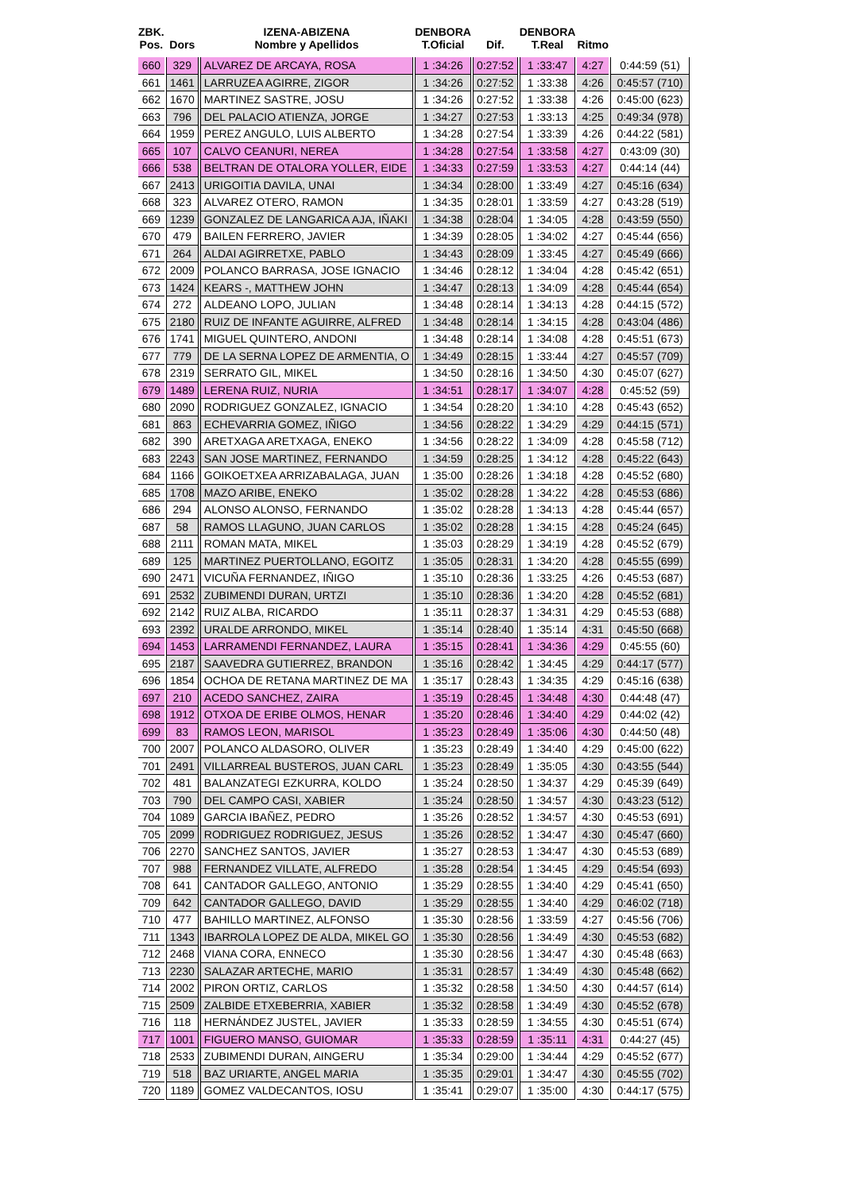| ZBK. Pos. | Dors | IZENA-ABIZENA Nombre y Apellidos | DENBORA T.Oficial | Dif. | DENBORA T.Real | Ritmo | |
| --- | --- | --- | --- | --- | --- | --- | --- |
| 660 | 329 | ALVAREZ DE ARCAYA, ROSA | 1 :34:26 | 0:27:52 | 1 :33:47 | 4:27 | 0:44:59 (51) |
| 661 | 1461 | LARRUZEA AGIRRE, ZIGOR | 1 :34:26 | 0:27:52 | 1 :33:38 | 4:26 | 0:45:57 (710) |
| 662 | 1670 | MARTINEZ SASTRE, JOSU | 1 :34:26 | 0:27:52 | 1 :33:38 | 4:26 | 0:45:00 (623) |
| 663 | 796 | DEL PALACIO ATIENZA, JORGE | 1 :34:27 | 0:27:53 | 1 :33:13 | 4:25 | 0:49:34 (978) |
| 664 | 1959 | PEREZ ANGULO, LUIS ALBERTO | 1 :34:28 | 0:27:54 | 1 :33:39 | 4:26 | 0:44:22 (581) |
| 665 | 107 | CALVO CEANURI, NEREA | 1 :34:28 | 0:27:54 | 1 :33:58 | 4:27 | 0:43:09 (30) |
| 666 | 538 | BELTRAN DE OTALORA YOLLER, EIDE | 1 :34:33 | 0:27:59 | 1 :33:53 | 4:27 | 0:44:14 (44) |
| 667 | 2413 | URIGOITIA DAVILA, UNAI | 1 :34:34 | 0:28:00 | 1 :33:49 | 4:27 | 0:45:16 (634) |
| 668 | 323 | ALVAREZ OTERO, RAMON | 1 :34:35 | 0:28:01 | 1 :33:59 | 4:27 | 0:43:28 (519) |
| 669 | 1239 | GONZALEZ DE LANGARICA AJA, IÑAKI | 1 :34:38 | 0:28:04 | 1 :34:05 | 4:28 | 0:43:59 (550) |
| 670 | 479 | BAILEN FERRERO, JAVIER | 1 :34:39 | 0:28:05 | 1 :34:02 | 4:27 | 0:45:44 (656) |
| 671 | 264 | ALDAI AGIRRETXE, PABLO | 1 :34:43 | 0:28:09 | 1 :33:45 | 4:27 | 0:45:49 (666) |
| 672 | 2009 | POLANCO BARRASA, JOSE IGNACIO | 1 :34:46 | 0:28:12 | 1 :34:04 | 4:28 | 0:45:42 (651) |
| 673 | 1424 | KEARS -, MATTHEW JOHN | 1 :34:47 | 0:28:13 | 1 :34:09 | 4:28 | 0:45:44 (654) |
| 674 | 272 | ALDEANO LOPO, JULIAN | 1 :34:48 | 0:28:14 | 1 :34:13 | 4:28 | 0:44:15 (572) |
| 675 | 2180 | RUIZ DE INFANTE AGUIRRE, ALFRED | 1 :34:48 | 0:28:14 | 1 :34:15 | 4:28 | 0:43:04 (486) |
| 676 | 1741 | MIGUEL QUINTERO, ANDONI | 1 :34:48 | 0:28:14 | 1 :34:08 | 4:28 | 0:45:51 (673) |
| 677 | 779 | DE LA SERNA LOPEZ DE ARMENTIA, O | 1 :34:49 | 0:28:15 | 1 :33:44 | 4:27 | 0:45:57 (709) |
| 678 | 2319 | SERRATO GIL, MIKEL | 1 :34:50 | 0:28:16 | 1 :34:50 | 4:30 | 0:45:07 (627) |
| 679 | 1489 | LERENA RUIZ, NURIA | 1 :34:51 | 0:28:17 | 1 :34:07 | 4:28 | 0:45:52 (59) |
| 680 | 2090 | RODRIGUEZ GONZALEZ, IGNACIO | 1 :34:54 | 0:28:20 | 1 :34:10 | 4:28 | 0:45:43 (652) |
| 681 | 863 | ECHEVARRIA GOMEZ, IÑIGO | 1 :34:56 | 0:28:22 | 1 :34:29 | 4:29 | 0:44:15 (571) |
| 682 | 390 | ARETXAGA ARETXAGA, ENEKO | 1 :34:56 | 0:28:22 | 1 :34:09 | 4:28 | 0:45:58 (712) |
| 683 | 2243 | SAN JOSE MARTINEZ, FERNANDO | 1 :34:59 | 0:28:25 | 1 :34:12 | 4:28 | 0:45:22 (643) |
| 684 | 1166 | GOIKOETXEA ARRIZABALAGA, JUAN | 1 :35:00 | 0:28:26 | 1 :34:18 | 4:28 | 0:45:52 (680) |
| 685 | 1708 | MAZO ARIBE, ENEKO | 1 :35:02 | 0:28:28 | 1 :34:22 | 4:28 | 0:45:53 (686) |
| 686 | 294 | ALONSO ALONSO, FERNANDO | 1 :35:02 | 0:28:28 | 1 :34:13 | 4:28 | 0:45:44 (657) |
| 687 | 58 | RAMOS LLAGUNO, JUAN CARLOS | 1 :35:02 | 0:28:28 | 1 :34:15 | 4:28 | 0:45:24 (645) |
| 688 | 2111 | ROMAN MATA, MIKEL | 1 :35:03 | 0:28:29 | 1 :34:19 | 4:28 | 0:45:52 (679) |
| 689 | 125 | MARTINEZ PUERTOLLANO, EGOITZ | 1 :35:05 | 0:28:31 | 1 :34:20 | 4:28 | 0:45:55 (699) |
| 690 | 2471 | VICUÑA FERNANDEZ, IÑIGO | 1 :35:10 | 0:28:36 | 1 :33:25 | 4:26 | 0:45:53 (687) |
| 691 | 2532 | ZUBIMENDI DURAN, URTZI | 1 :35:10 | 0:28:36 | 1 :34:20 | 4:28 | 0:45:52 (681) |
| 692 | 2142 | RUIZ ALBA, RICARDO | 1 :35:11 | 0:28:37 | 1 :34:31 | 4:29 | 0:45:53 (688) |
| 693 | 2392 | URALDE ARRONDO, MIKEL | 1 :35:14 | 0:28:40 | 1 :35:14 | 4:31 | 0:45:50 (668) |
| 694 | 1453 | LARRAMENDI FERNANDEZ, LAURA | 1 :35:15 | 0:28:41 | 1 :34:36 | 4:29 | 0:45:55 (60) |
| 695 | 2187 | SAAVEDRA GUTIERREZ, BRANDON | 1 :35:16 | 0:28:42 | 1 :34:45 | 4:29 | 0:44:17 (577) |
| 696 | 1854 | OCHOA DE RETANA MARTINEZ DE MA | 1 :35:17 | 0:28:43 | 1 :34:35 | 4:29 | 0:45:16 (638) |
| 697 | 210 | ACEDO SANCHEZ, ZAIRA | 1 :35:19 | 0:28:45 | 1 :34:48 | 4:30 | 0:44:48 (47) |
| 698 | 1912 | OTXOA DE ERIBE OLMOS, HENAR | 1 :35:20 | 0:28:46 | 1 :34:40 | 4:29 | 0:44:02 (42) |
| 699 | 83 | RAMOS LEON, MARISOL | 1 :35:23 | 0:28:49 | 1 :35:06 | 4:30 | 0:44:50 (48) |
| 700 | 2007 | POLANCO ALDASORO, OLIVER | 1 :35:23 | 0:28:49 | 1 :34:40 | 4:29 | 0:45:00 (622) |
| 701 | 2491 | VILLARREAL BUSTEROS, JUAN CARL | 1 :35:23 | 0:28:49 | 1 :35:05 | 4:30 | 0:43:55 (544) |
| 702 | 481 | BALANZATEGI EZKURRA, KOLDO | 1 :35:24 | 0:28:50 | 1 :34:37 | 4:29 | 0:45:39 (649) |
| 703 | 790 | DEL CAMPO CASI, XABIER | 1 :35:24 | 0:28:50 | 1 :34:57 | 4:30 | 0:43:23 (512) |
| 704 | 1089 | GARCIA IBAÑEZ, PEDRO | 1 :35:26 | 0:28:52 | 1 :34:57 | 4:30 | 0:45:53 (691) |
| 705 | 2099 | RODRIGUEZ RODRIGUEZ, JESUS | 1 :35:26 | 0:28:52 | 1 :34:47 | 4:30 | 0:45:47 (660) |
| 706 | 2270 | SANCHEZ SANTOS, JAVIER | 1 :35:27 | 0:28:53 | 1 :34:47 | 4:30 | 0:45:53 (689) |
| 707 | 988 | FERNANDEZ VILLATE, ALFREDO | 1 :35:28 | 0:28:54 | 1 :34:45 | 4:29 | 0:45:54 (693) |
| 708 | 641 | CANTADOR GALLEGO, ANTONIO | 1 :35:29 | 0:28:55 | 1 :34:40 | 4:29 | 0:45:41 (650) |
| 709 | 642 | CANTADOR GALLEGO, DAVID | 1 :35:29 | 0:28:55 | 1 :34:40 | 4:29 | 0:46:02 (718) |
| 710 | 477 | BAHILLO MARTINEZ, ALFONSO | 1 :35:30 | 0:28:56 | 1 :33:59 | 4:27 | 0:45:56 (706) |
| 711 | 1343 | IBARROLA LOPEZ DE ALDA, MIKEL GO | 1 :35:30 | 0:28:56 | 1 :34:49 | 4:30 | 0:45:53 (682) |
| 712 | 2468 | VIANA CORA, ENNECO | 1 :35:30 | 0:28:56 | 1 :34:47 | 4:30 | 0:45:48 (663) |
| 713 | 2230 | SALAZAR ARTECHE, MARIO | 1 :35:31 | 0:28:57 | 1 :34:49 | 4:30 | 0:45:48 (662) |
| 714 | 2002 | PIRON ORTIZ, CARLOS | 1 :35:32 | 0:28:58 | 1 :34:50 | 4:30 | 0:44:57 (614) |
| 715 | 2509 | ZALBIDE ETXEBERRIA, XABIER | 1 :35:32 | 0:28:58 | 1 :34:49 | 4:30 | 0:45:52 (678) |
| 716 | 118 | HERNÁNDEZ JUSTEL, JAVIER | 1 :35:33 | 0:28:59 | 1 :34:55 | 4:30 | 0:45:51 (674) |
| 717 | 1001 | FIGUERO MANSO, GUIOMAR | 1 :35:33 | 0:28:59 | 1 :35:11 | 4:31 | 0:44:27 (45) |
| 718 | 2533 | ZUBIMENDI DURAN, AINGERU | 1 :35:34 | 0:29:00 | 1 :34:44 | 4:29 | 0:45:52 (677) |
| 719 | 518 | BAZ URIARTE, ANGEL MARIA | 1 :35:35 | 0:29:01 | 1 :34:47 | 4:30 | 0:45:55 (702) |
| 720 | 1189 | GOMEZ VALDECANTOS, IOSU | 1 :35:41 | 0:29:07 | 1 :35:00 | 4:30 | 0:44:17 (575) |